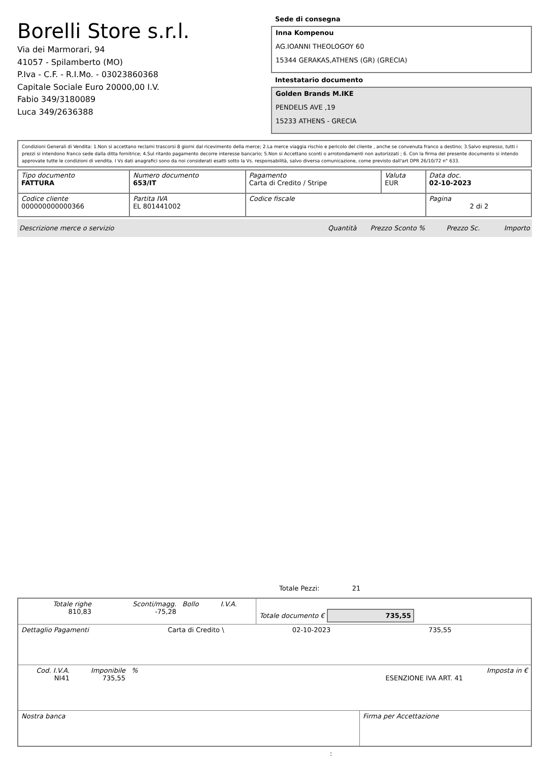Borelli Store s.r.l.
Via dei Marmorari, 94
41057 - Spilamberto (MO)
P.Iva - C.F. - R.I.Mo. - 03023860368
Capitale Sociale Euro 20000,00 I.V.
Fabio 349/3180089
Luca 349/2636388
Sede di consegna
Inna Kompenou
AG.IOANNI THEOLOGOY 60
15344 GERAKAS,ATHENS (GR) (GRECIA)
Intestatario documento
Golden Brands M.IKE
PENDELIS AVE ,19
15233 ATHENS - GRECIA
Condizioni Generali di Vendita: 1.Non si accettano reclami trascorsi 8 giorni dal ricevimento della merce; 2.La merce viaggia rischio e pericolo del cliente , anche se convenuta franco a destino; 3.Salvo espresso, tutti i prezzi si intendono franco sede dalla ditta fornitrice; 4.Sul ritardo pagamento decorre interesse bancario; 5.Non si Accettano sconti o arrotondamenti non autorizzati ; 6. Con la firma del presente documento si intendo approvate tutte le condizioni di vendita. I Vs dati anagrafici sono da noi considerati esatti sotto la Vs. responsabilità, salvo diversa comunicazione, come previsto dall'art DPR 26/10/72 n° 633.
| Tipo documento FATTURA | Numero documento 653/IT | Pagamento Carta di Credito / Stripe | Valuta EUR | Data doc. 02-10-2023 |
| Codice cliente 000000000000366 | Partita IVA EL 801441002 | Codice fiscale | | Pagina 2 di 2 |
| Descrizione merce o servizio | Quantità | Prezzo Sconto % | Prezzo Sc. | Importo |
Totale Pezzi: 21
| Totale righe 810,83 | Sconti/magg. -75,28 | Bollo | I.V.A. | Totale documento € 735,55 |
| Dettaglio Pagamenti | Carta di Credito \ | 02-10-2023 | 735,55 |
| Cod. I.V.A. NI41 | Imponibile 735,55 | % | ESENZIONE IVA ART. 41 | Imposta in € |
| Nostra banca | Firma per Accettazione |
: